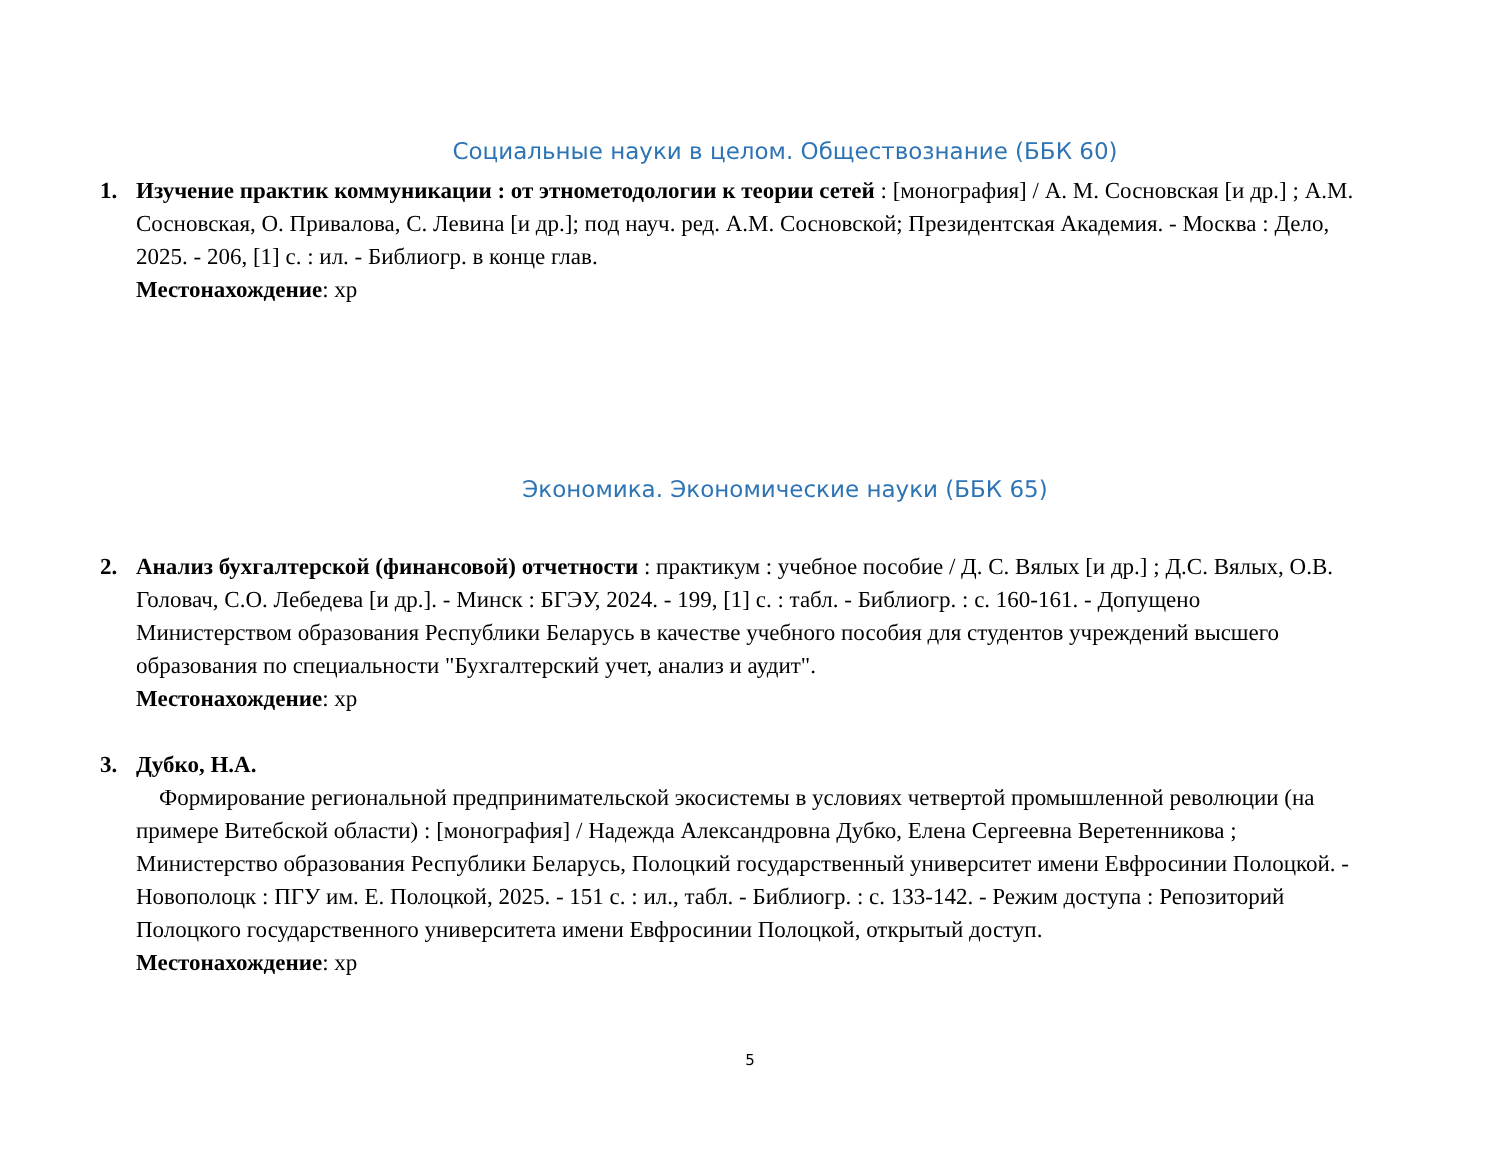Социальные науки в целом. Обществознание (ББК 60)
1. Изучение практик коммуникации : от этнометодологии к теории сетей : [монография] / А. М. Сосновская [и др.] ; А.М. Сосновская, О. Привалова, С. Левина [и др.]; под науч. ред. А.М. Сосновской; Президентская Академия. - Москва : Дело, 2025. - 206, [1] с. : ил. - Библиогр. в конце глав.
Местонахождение: хр
Экономика. Экономические науки (ББК 65)
2. Анализ бухгалтерской (финансовой) отчетности : практикум : учебное пособие / Д. С. Вялых [и др.] ; Д.С. Вялых, О.В. Головач, С.О. Лебедева [и др.]. - Минск : БГЭУ, 2024. - 199, [1] с. : табл. - Библиогр. : с. 160-161. - Допущено Министерством образования Республики Беларусь в качестве учебного пособия для студентов учреждений высшего образования по специальности "Бухгалтерский учет, анализ и аудит".
Местонахождение: хр
3. Дубко, Н.А.
Формирование региональной предпринимательской экосистемы в условиях четвертой промышленной революции (на примере Витебской области) : [монография] / Надежда Александровна Дубко, Елена Сергеевна Веретенникова ; Министерство образования Республики Беларусь, Полоцкий государственный университет имени Евфросинии Полоцкой. - Новополоцк : ПГУ им. Е. Полоцкой, 2025. - 151 с. : ил., табл. - Библиогр. : с. 133-142. - Режим доступа : Репозиторий Полоцкого государственного университета имени Евфросинии Полоцкой, открытый доступ.
Местонахождение: хр
5